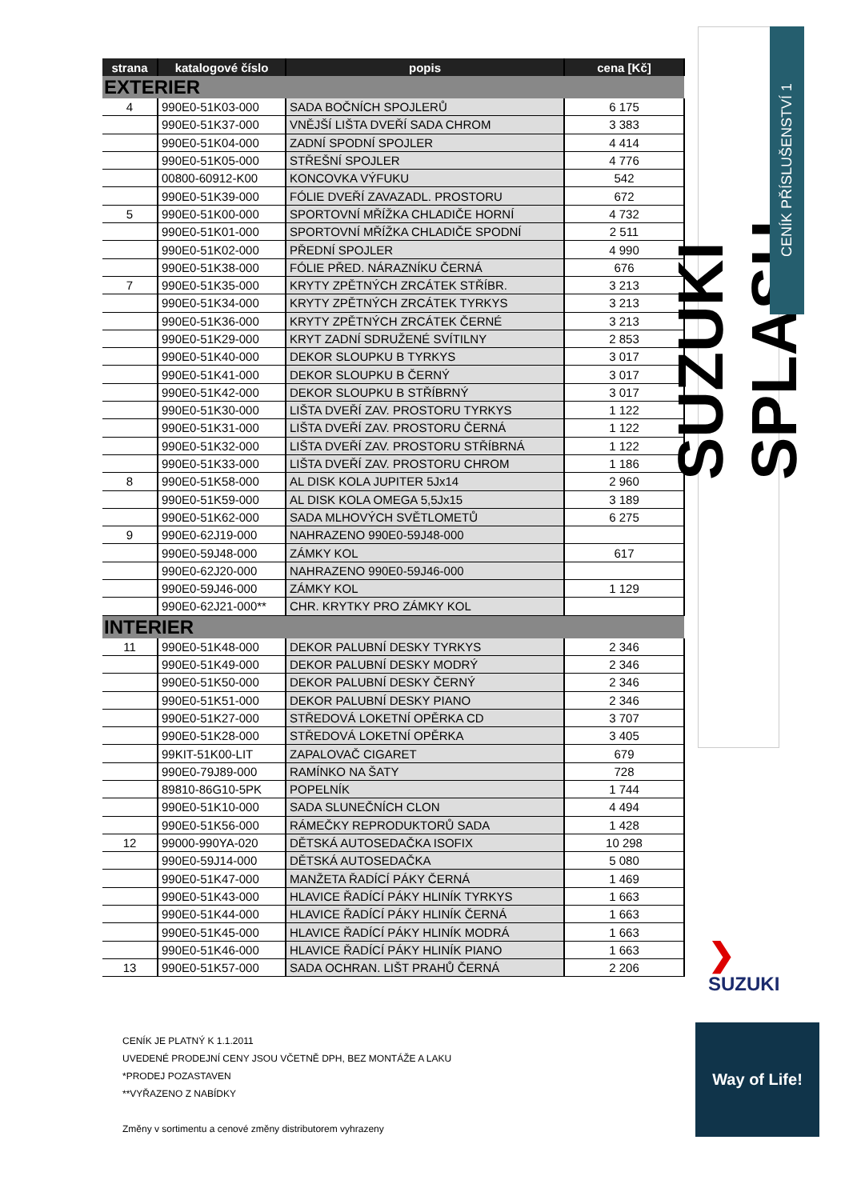| strana | katalogové číslo | popis | cena [Kč] |
| --- | --- | --- | --- |
| EXTERIER | | | |
| 4 | 990E0-51K03-000 | SADA BOČNÍCH SPOJLERŮ | 6 175 |
| | 990E0-51K37-000 | VNĚJŠÍ LIŠTA DVEŘÍ SADA CHROM | 3 383 |
| | 990E0-51K04-000 | ZADNÍ SPODNÍ SPOJLER | 4 414 |
| | 990E0-51K05-000 | STŘEŠNÍ SPOJLER | 4 776 |
| | 00800-60912-K00 | KONCOVKA VÝFUKU | 542 |
| | 990E0-51K39-000 | FÓLIE DVEŘÍ ZAVAZADL. PROSTORU | 672 |
| 5 | 990E0-51K00-000 | SPORTOVNÍ MŘÍŽKA CHLADIČE HORNÍ | 4 732 |
| | 990E0-51K01-000 | SPORTOVNÍ MŘÍŽKA CHLADIČE SPODNÍ | 2 511 |
| | 990E0-51K02-000 | PŘEDNÍ SPOJLER | 4 990 |
| | 990E0-51K38-000 | FÓLIE PŘED. NÁRAZNÍKU ČERNÁ | 676 |
| 7 | 990E0-51K35-000 | KRYTY ZPĚTNÝCH ZRCÁTEK STŘÍBR. | 3 213 |
| | 990E0-51K34-000 | KRYTY ZPĚTNÝCH ZRCÁTEK TYRKYS | 3 213 |
| | 990E0-51K36-000 | KRYTY ZPĚTNÝCH ZRCÁTEK ČERNÉ | 3 213 |
| | 990E0-51K29-000 | KRYT ZADNÍ SDRUŽENÉ SVÍTILNY | 2 853 |
| | 990E0-51K40-000 | DEKOR SLOUPKU B TYRKYS | 3 017 |
| | 990E0-51K41-000 | DEKOR SLOUPKU B ČERNÝ | 3 017 |
| | 990E0-51K42-000 | DEKOR SLOUPKU B STŘÍBRNÝ | 3 017 |
| | 990E0-51K30-000 | LIŠTA DVEŘÍ ZAV. PROSTORU TYRKYS | 1 122 |
| | 990E0-51K31-000 | LIŠTA DVEŘÍ ZAV. PROSTORU ČERNÁ | 1 122 |
| | 990E0-51K32-000 | LIŠTA DVEŘÍ ZAV. PROSTORU STŘÍBRNÁ | 1 122 |
| | 990E0-51K33-000 | LIŠTA DVEŘÍ ZAV. PROSTORU CHROM | 1 186 |
| 8 | 990E0-51K58-000 | AL DISK KOLA JUPITER 5Jx14 | 2 960 |
| | 990E0-51K59-000 | AL DISK KOLA OMEGA 5,5Jx15 | 3 189 |
| | 990E0-51K62-000 | SADA MLHOVÝCH SVĚTLOMETŮ | 6 275 |
| 9 | 990E0-62J19-000 | NAHRAZENO 990E0-59J48-000 | |
| | 990E0-59J48-000 | ZÁMKY KOL | 617 |
| | 990E0-62J20-000 | NAHRAZENO 990E0-59J46-000 | |
| | 990E0-59J46-000 | ZÁMKY KOL | 1 129 |
| | 990E0-62J21-000** | CHR. KRYTKY PRO ZÁMKY KOL | |
| INTERIER | | | |
| 11 | 990E0-51K48-000 | DEKOR PALUBNÍ DESKY TYRKYS | 2 346 |
| | 990E0-51K49-000 | DEKOR PALUBNÍ DESKY MODRÝ | 2 346 |
| | 990E0-51K50-000 | DEKOR PALUBNÍ DESKY ČERNÝ | 2 346 |
| | 990E0-51K51-000 | DEKOR PALUBNÍ DESKY PIANO | 2 346 |
| | 990E0-51K27-000 | STŘEDOVÁ LOKETNÍ OPĚRKA CD | 3 707 |
| | 990E0-51K28-000 | STŘEDOVÁ LOKETNÍ OPĚRKA | 3 405 |
| | 99KIT-51K00-LIT | ZAPALOVAČ CIGARET | 679 |
| | 990E0-79J89-000 | RAMÍNKO NA ŠATY | 728 |
| | 89810-86G10-5PK | POPELNÍK | 1 744 |
| | 990E0-51K10-000 | SADA SLUNEČNÍCH CLON | 4 494 |
| | 990E0-51K56-000 | RÁMEČKY REPRODUKTORŮ SADA | 1 428 |
| 12 | 99000-990YA-020 | DĚTSKÁ AUTOSEDAČKA ISOFIX | 10 298 |
| | 990E0-59J14-000 | DĚTSKÁ AUTOSEDAČKA | 5 080 |
| | 990E0-51K47-000 | MANŽETA ŘADÍCÍ PÁKY ČERNÁ | 1 469 |
| | 990E0-51K43-000 | HLAVICE ŘADÍCÍ PÁKY HLINÍK TYRKYS | 1 663 |
| | 990E0-51K44-000 | HLAVICE ŘADÍCÍ PÁKY HLINÍK ČERNÁ | 1 663 |
| | 990E0-51K45-000 | HLAVICE ŘADÍCÍ PÁKY HLINÍK MODRÁ | 1 663 |
| | 990E0-51K46-000 | HLAVICE ŘADÍCÍ PÁKY HLINÍK PIANO | 1 663 |
| 13 | 990E0-51K57-000 | SADA OCHRAN. LIŠT PRAHŮ ČERNÁ | 2 206 |
SUZUKI SPLASH
CENÍK PŘÍSLUŠENSTVÍ 1
❯
SUZUKI
Way of Life!
CENÍK JE PLATNÝ K 1.1.2011
UVEDENÉ PRODEJNÍ CENY JSOU VČETNĚ DPH, BEZ MONTÁŽE A LAKU
*PRODEJ POZASTAVEN
**VYŘAZENO Z NABÍDKY
Změny v sortimentu a cenové změny distributorem vyhrazeny